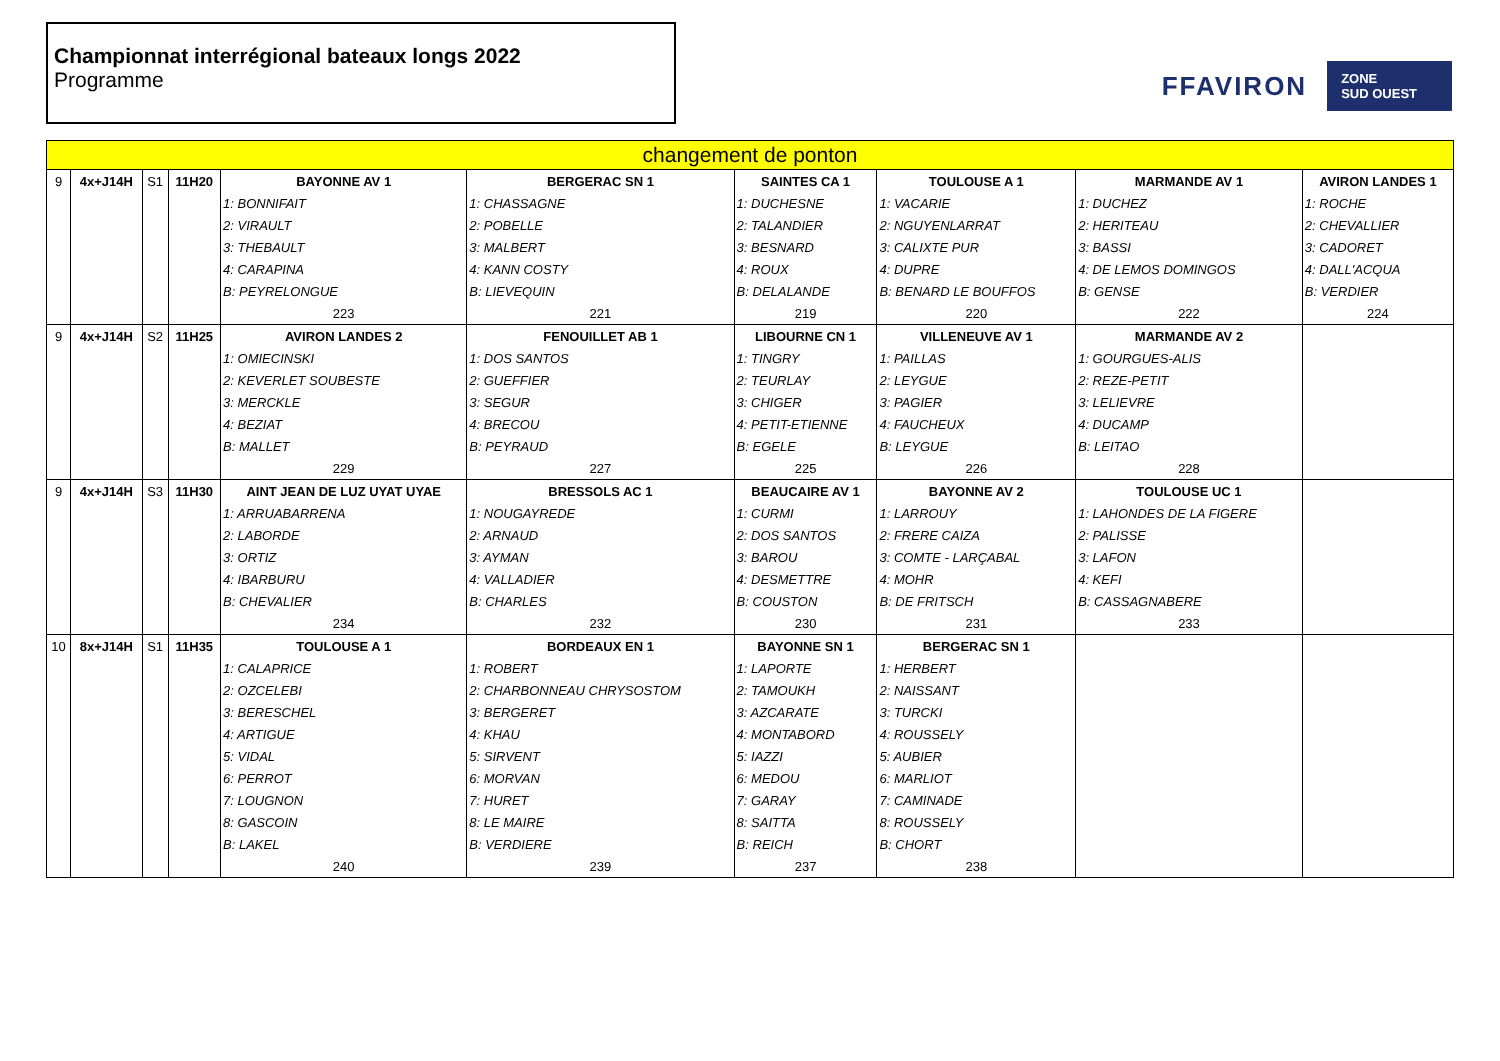Championnat interrégional bateaux longs 2022
Programme
FFAVIRON ZONE
SUD OUEST
| changement de ponton | | | | | | | | | |
| 9 | 4x+J14H | S1 | 11H20 | BAYONNE AV 1 | BERGERAC SN 1 | SAINTES CA 1 | TOULOUSE A 1 | MARMANDE AV 1 | AVIRON LANDES 1 |
| | | | | 1: BONNIFAIT | 1: CHASSAGNE | 1: DUCHESNE | 1: VACARIE | 1: DUCHEZ | 1: ROCHE |
| | | | | 2: VIRAULT | 2: POBELLE | 2: TALANDIER | 2: NGUYENLARRAT | 2: HERITEAU | 2: CHEVALLIER |
| | | | | 3: THEBAULT | 3: MALBERT | 3: BESNARD | 3: CALIXTE PUR | 3: BASSI | 3: CADORET |
| | | | | 4: CARAPINA | 4: KANN COSTY | 4: ROUX | 4: DUPRE | 4: DE LEMOS DOMINGOS | 4: DALL'ACQUA |
| | | | | B: PEYRELONGUE | B: LIEVEQUIN | B: DELALANDE | B: BENARD LE BOUFFOS | B: GENSE | B: VERDIER |
| | | | | 223 | 221 | 219 | 220 | 222 | 224 |
| 9 | 4x+J14H | S2 | 11H25 | AVIRON LANDES 2 | FENOUILLET AB 1 | LIBOURNE CN 1 | VILLENEUVE AV 1 | MARMANDE AV 2 | |
| | | | | 1: OMIECINSKI | 1: DOS SANTOS | 1: TINGRY | 1: PAILLAS | 1: GOURGUES-ALIS | |
| | | | | 2: KEVERLET SOUBESTE | 2: GUEFFIER | 2: TEURLAY | 2: LEYGUE | 2: REZE-PETIT | |
| | | | | 3: MERCKLE | 3: SEGUR | 3: CHIGER | 3: PAGIER | 3: LELIEVRE | |
| | | | | 4: BEZIAT | 4: BRECOU | 4: PETIT-ETIENNE | 4: FAUCHEUX | 4: DUCAMP | |
| | | | | B: MALLET | B: PEYRAUD | B: EGELE | B: LEYGUE | B: LEITAO | |
| | | | | 229 | 227 | 225 | 226 | 228 | |
| 9 | 4x+J14H | S3 | 11H30 | AINT JEAN DE LUZ UYAT UYAE | BRESSOLS AC 1 | BEAUCAIRE AV 1 | BAYONNE AV 2 | TOULOUSE UC 1 | |
| | | | | 1: ARRUABARRENA | 1: NOUGAYREDE | 1: CURMI | 1: LARROUY | 1: LAHONDES DE LA FIGERE | |
| | | | | 2: LABORDE | 2: ARNAUD | 2: DOS SANTOS | 2: FRERE CAIZA | 2: PALISSE | |
| | | | | 3: ORTIZ | 3: AYMAN | 3: BAROU | 3: COMTE - LARÇABAL | 3: LAFON | |
| | | | | 4: IBARBURU | 4: VALLADIER | 4: DESMETTRE | 4: MOHR | 4: KEFI | |
| | | | | B: CHEVALIER | B: CHARLES | B: COUSTON | B: DE FRITSCH | B: CASSAGNABERE | |
| | | | | 234 | 232 | 230 | 231 | 233 | |
| 10 | 8x+J14H | S1 | 11H35 | TOULOUSE A 1 | BORDEAUX EN 1 | BAYONNE SN 1 | BERGERAC SN 1 | | |
| | | | | 1: CALAPRICE | 1: ROBERT | 1: LAPORTE | 1: HERBERT | | |
| | | | | 2: OZCELEBI | 2: CHARBONNEAU CHRYSOSTOM | 2: TAMOUKH | 2: NAISSANT | | |
| | | | | 3: BERESCHEL | 3: BERGERET | 3: AZCARATE | 3: TURCKI | | |
| | | | | 4: ARTIGUE | 4: KHAU | 4: MONTABORD | 4: ROUSSELY | | |
| | | | | 5: VIDAL | 5: SIRVENT | 5: IAZZI | 5: AUBIER | | |
| | | | | 6: PERROT | 6: MORVAN | 6: MEDOU | 6: MARLIOT | | |
| | | | | 7: LOUGNON | 7: HURET | 7: GARAY | 7: CAMINADE | | |
| | | | | 8: GASCOIN | 8: LE MAIRE | 8: SAITTA | 8: ROUSSELY | | |
| | | | | B: LAKEL | B: VERDIERE | B: REICH | B: CHORT | | |
| | | | | 240 | 239 | 237 | 238 | | |